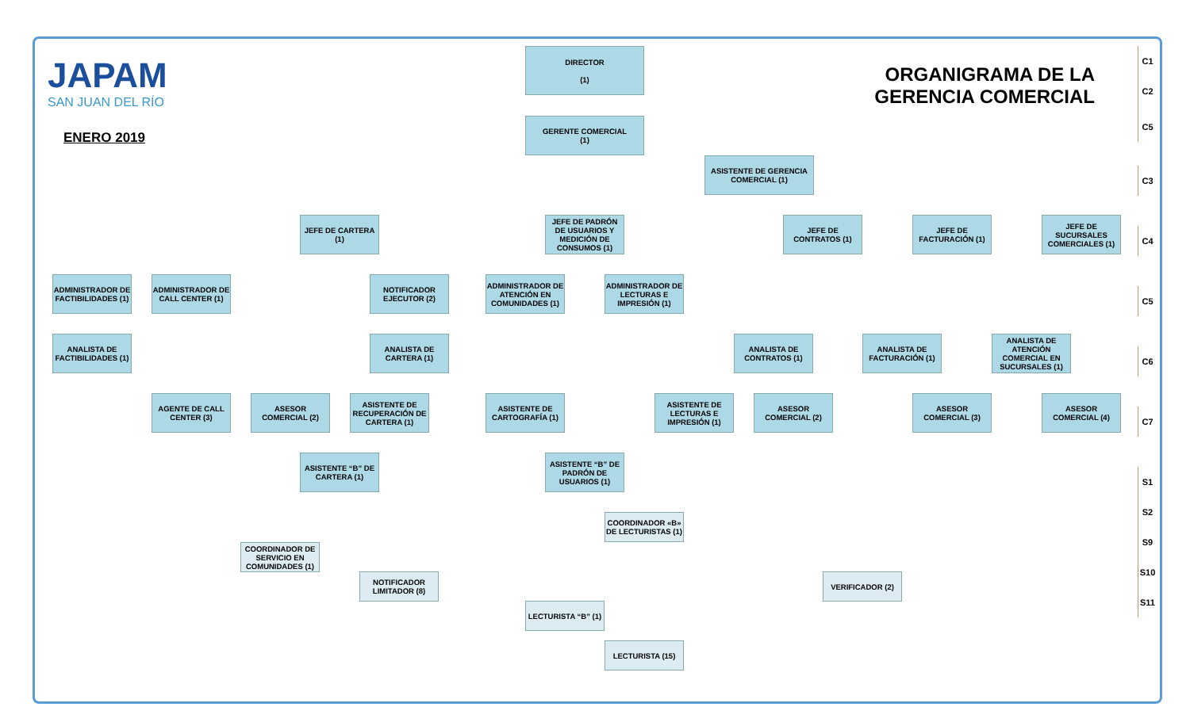JAPAM
SAN JUAN DEL RÍO
ENERO 2019
ORGANIGRAMA DE LA GERENCIA COMERCIAL
DIRECTOR
(1)
GERENTE COMERCIAL
(1)
ASISTENTE DE GERENCIA COMERCIAL (1)
JEFE DE CARTERA (1)
JEFE DE PADRÓN DE USUARIOS Y MEDICIÓN DE CONSUMOS (1)
JEFE DE CONTRATOS (1)
JEFE DE FACTURACIÓN (1)
JEFE DE SUCURSALES COMERCIALES (1)
ADMINISTRADOR DE FACTIBILIDADES (1)
ADMINISTRADOR DE CALL CENTER (1)
NOTIFICADOR EJECUTOR (2)
ADMINISTRADOR DE ATENCIÓN EN COMUNIDADES (1)
ADMINISTRADOR DE LECTURAS E IMPRESIÓN (1)
ANALISTA DE FACTIBILIDADES (1)
ANALISTA DE CARTERA (1)
ANALISTA DE CONTRATOS (1)
ANALISTA DE FACTURACIÓN (1)
ANALISTA DE ATENCIÓN COMERCIAL EN SUCURSALES (1)
AGENTE DE CALL CENTER (3)
ASESOR COMERCIAL (2)
ASISTENTE DE RECUPERACIÓN DE CARTERA (1)
ASISTENTE DE CARTOGRAFÍA (1)
ASISTENTE DE LECTURAS E IMPRESIÓN (1)
ASESOR COMERCIAL (2)
ASESOR COMERCIAL (3)
ASESOR COMERCIAL (4)
ASISTENTE “B” DE CARTERA (1)
ASISTENTE “B” DE PADRÓN DE USUARIOS (1)
COORDINADOR «B» DE LECTURISTAS (1)
COORDINADOR DE SERVICIO EN COMUNIDADES (1)
NOTIFICADOR LIMITADOR (8)
VERIFICADOR (2)
LECTURISTA “B” (1)
LECTURISTA (15)
C1
C2
C5
C3
C4
C5
C6
C7
S1
S2
S9
S10
S11